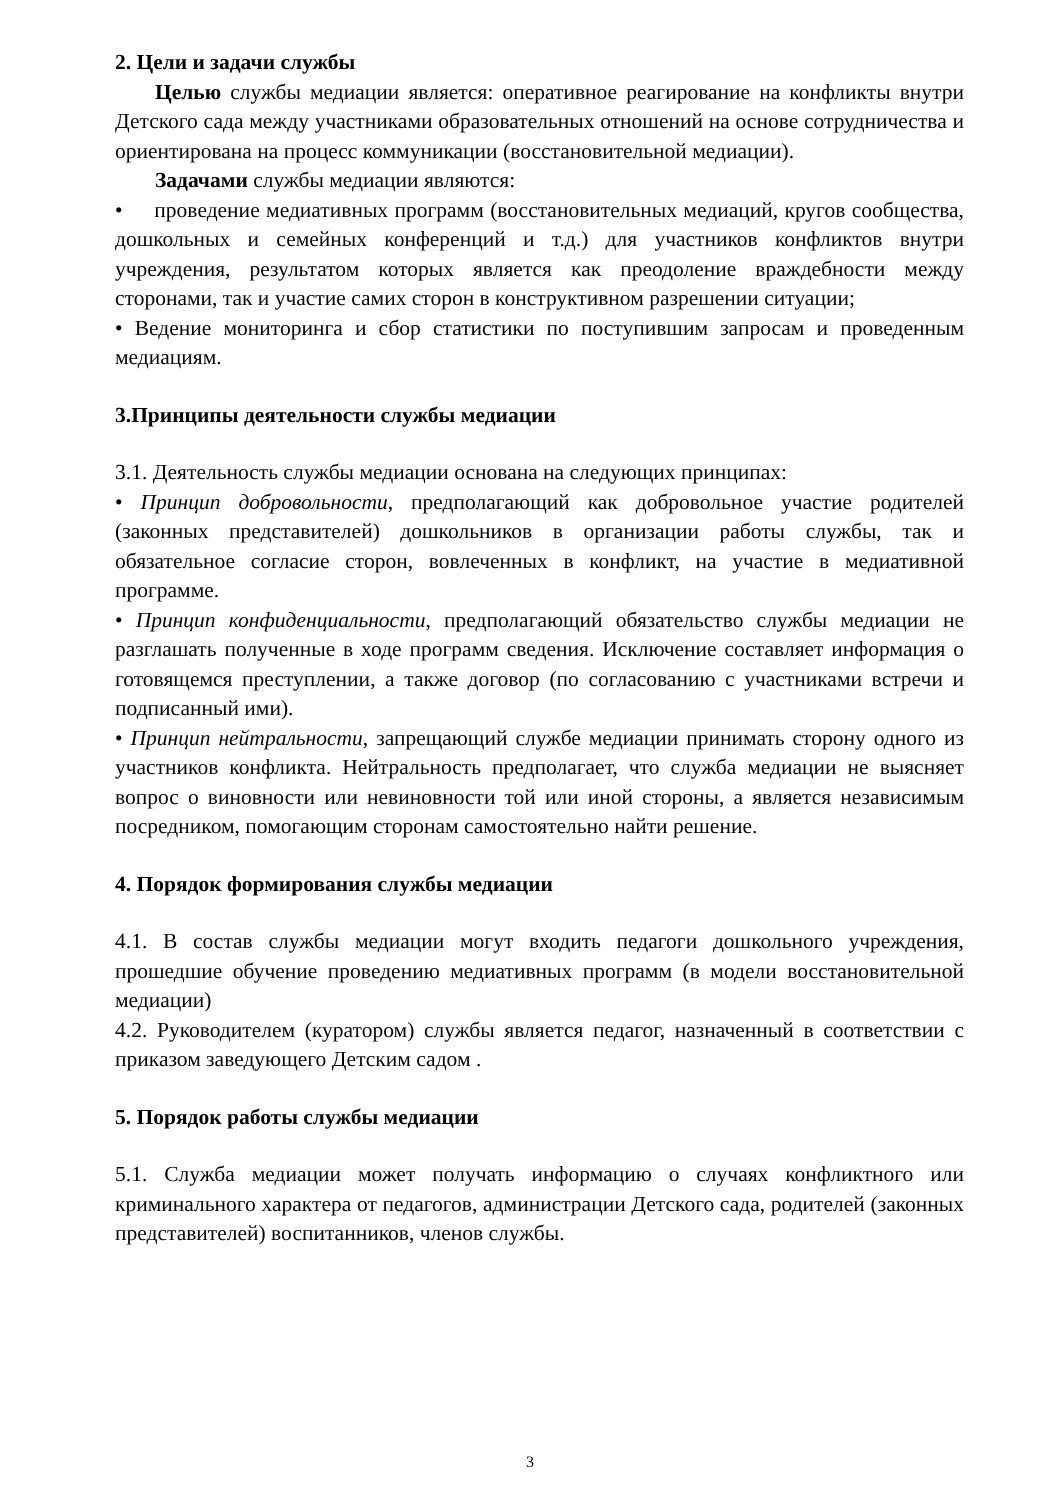2. Цели и задачи службы
Целью службы медиации является: оперативное реагирование на конфликты внутри Детского сада между участниками образовательных отношений на основе сотрудничества и ориентирована на процесс коммуникации (восстановительной медиации).
Задачами службы медиации являются:
• проведение медиативных программ (восстановительных медиаций, кругов сообщества, дошкольных и семейных конференций и т.д.) для участников конфликтов внутри учреждения, результатом которых является как преодоление враждебности между сторонами, так и участие самих сторон в конструктивном разрешении ситуации;
• Ведение мониторинга и сбор статистики по поступившим запросам и проведенным медиациям.
3.Принципы деятельности службы медиации
3.1. Деятельность службы медиации основана на следующих принципах:
• Принцип добровольности, предполагающий как добровольное участие родителей (законных представителей) дошкольников в организации работы службы, так и обязательное согласие сторон, вовлеченных в конфликт, на участие в медиативной программе.
• Принцип конфиденциальности, предполагающий обязательство службы медиации не разглашать полученные в ходе программ сведения. Исключение составляет информация о готовящемся преступлении, а также договор (по согласованию с участниками встречи и подписанный ими).
• Принцип нейтральности, запрещающий службе медиации принимать сторону одного из участников конфликта. Нейтральность предполагает, что служба медиации не выясняет вопрос о виновности или невиновности той или иной стороны, а является независимым посредником, помогающим сторонам самостоятельно найти решение.
4. Порядок формирования службы медиации
4.1. В состав службы медиации могут входить педагоги дошкольного учреждения, прошедшие обучение проведению медиативных программ (в модели восстановительной медиации)
4.2. Руководителем (куратором) службы является педагог, назначенный в соответствии с приказом заведующего Детским садом .
5. Порядок работы службы медиации
5.1. Служба медиации может получать информацию о случаях конфликтного или криминального характера от педагогов, администрации Детского сада, родителей (законных представителей) воспитанников, членов службы.
3